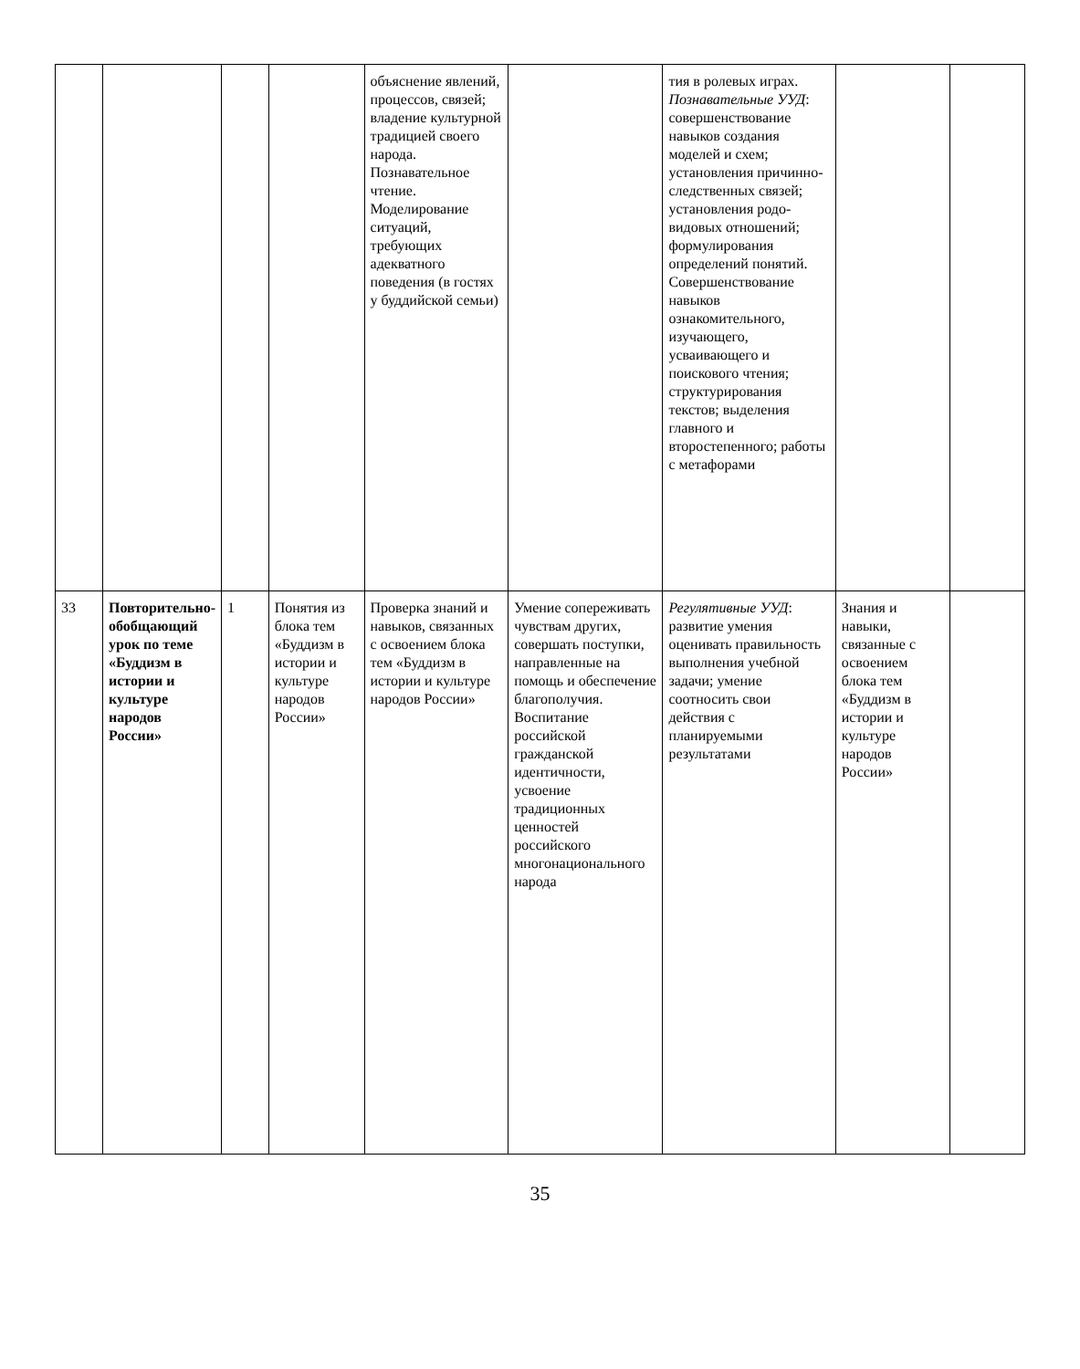| | | | | объяснение явлений, процессов, связей; владение культурной традицией своего народа. Познавательное чтение. Моделирование ситуаций, требующих адекватного поведения (в гостях у буддийской семьи) | | тия в ролевых играх. Познавательные УУД : совершенствование навыков создания моделей и схем; установления причинно-следственных связей; установления родо-видовых отношений; формулирования определений понятий. Совершенствование навыков ознакомительного, изучающего, усваивающего и поискового чтения; структурирования текстов; выделения главного и второстепенного; работы с метафорами | | |
| 33 | Повторительно-обобщающий урок по теме «Буддизм в истории и культуре народов России» | 1 | Понятия из блока тем «Буддизм в истории и культуре народов России» | Проверка знаний и навыков, связанных с освоением блока тем «Буддизм в истории и культуре народов России» | Умение сопереживать чувствам других, совершать поступки, направленные на помощь и обеспечение благополучия. Воспитание российской гражданской идентичности, усвоение традиционных ценностей российского многонационального народа | Регулятивные УУД : развитие умения оценивать правильность выполнения учебной задачи; умение соотносить свои действия с планируемыми результатами | Знания и навыки, связанные с освоением блока тем «Буддизм в истории и культуре народов России» | |
35